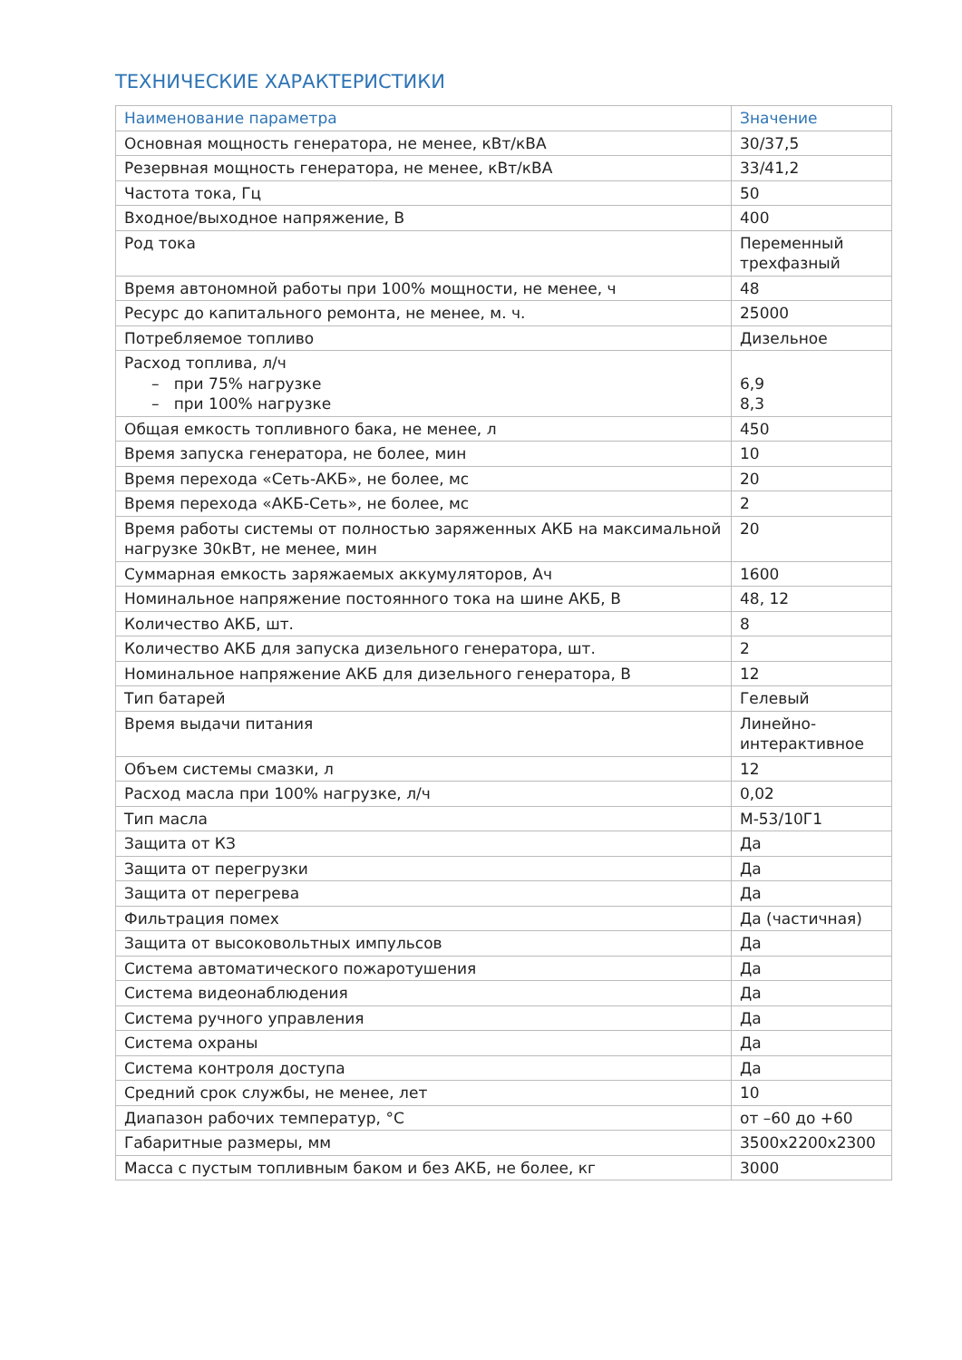ТЕХНИЧЕСКИЕ ХАРАКТЕРИСТИКИ
| Наименование параметра | Значение |
| --- | --- |
| Основная мощность генератора, не менее, кВт/кВА | 30/37,5 |
| Резервная мощность генератора, не менее, кВт/кВА | 33/41,2 |
| Частота тока, Гц | 50 |
| Входное/выходное напряжение, В | 400 |
| Род тока | Переменный трехфазный |
| Время автономной работы при 100% мощности, не менее, ч | 48 |
| Ресурс до капитального ремонта, не менее, м. ч. | 25000 |
| Потребляемое топливо | Дизельное |
| Расход топлива, л/ч – при 75% нагрузке – при 100% нагрузке | 6,9 8,3 |
| Общая емкость топливного бака, не менее, л | 450 |
| Время запуска генератора, не более, мин | 10 |
| Время перехода «Сеть-АКБ», не более, мс | 20 |
| Время перехода «АКБ-Сеть», не более, мс | 2 |
| Время работы системы от полностью заряженных АКБ на максимальной нагрузке 30кВт, не менее, мин | 20 |
| Суммарная емкость заряжаемых аккумуляторов, Ач | 1600 |
| Номинальное напряжение постоянного тока на шине АКБ, В | 48, 12 |
| Количество АКБ, шт. | 8 |
| Количество АКБ для запуска дизельного генератора, шт. | 2 |
| Номинальное напряжение АКБ для дизельного генератора, В | 12 |
| Тип батарей | Гелевый |
| Время выдачи питания | Линейно-интерактивное |
| Объем системы смазки, л | 12 |
| Расход масла при 100% нагрузке, л/ч | 0,02 |
| Тип масла | М-53/10Г1 |
| Защита от КЗ | Да |
| Защита от перегрузки | Да |
| Защита от перегрева | Да |
| Фильтрация помех | Да (частичная) |
| Защита от высоковольтных импульсов | Да |
| Система автоматического пожаротушения | Да |
| Система видеонаблюдения | Да |
| Система ручного управления | Да |
| Система охраны | Да |
| Система контроля доступа | Да |
| Средний срок службы, не менее, лет | 10 |
| Диапазон рабочих температур, °С | от –60 до +60 |
| Габаритные размеры, мм | 3500х2200х2300 |
| Масса с пустым топливным баком и без АКБ, не более, кг | 3000 |